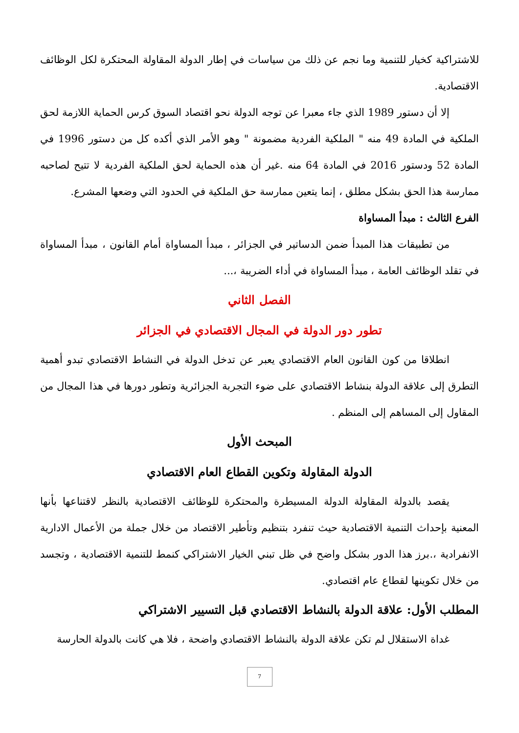للاشتراكية كخيار للتنمية وما نجم عن ذلك من سياسات في إطار الدولة المقاولة المحتكرة لكل الوظائف الاقتصادية.
إلا أن دستور 1989 الذي جاء معبرا عن توجه الدولة نحو اقتصاد السوق كرس الحماية اللازمة لحق الملكية في المادة 49 منه " الملكية الفردية مضمونة " وهو الأمر الذي أكده كل من دستور 1996 في المادة 52 ودستور 2016 في المادة 64 منه .غير أن هذه الحماية لحق الملكية الفردية لا تتيح لصاحبه ممارسة هذا الحق بشكل مطلق ، إنما يتعين ممارسة حق الملكية في الحدود التي وضعها المشرع.
الفرع الثالث : مبدأ المساواة
من تطبيقات هذا المبدأ ضمن الدساتير في الجزائر ، مبدأ المساواة أمام القانون ، مبدأ المساواة في تقلد الوظائف العامة ، مبدأ المساواة في أداء الضريبة ،...
الفصل الثاني
تطور دور الدولة في المجال الاقتصادي في الجزائر
انطلاقا من كون القانون العام الاقتصادي يعبر عن تدخل الدولة في النشاط الاقتصادي تبدو أهمية التطرق إلى علاقة الدولة بنشاط الاقتصادي على ضوء التجربة الجزائرية وتطور دورها في هذا المجال من المقاول إلى المساهم إلى المنظم .
المبحث الأول
الدولة المقاولة وتكوين القطاع العام الاقتصادي
يقصد بالدولة المقاولة الدولة المسيطرة والمحتكرة للوظائف الاقتصادية بالنظر لاقتناعها بأنها المعنية بإحداث التنمية الاقتصادية حيث تنفرد بتنظيم وتأطير الاقتصاد من خلال جملة من الأعمال الادارية الانفرادية ،.برز هذا الدور بشكل واضح في ظل تبني الخيار الاشتراكي كنمط للتنمية الاقتصادية ، وتجسد من خلال تكوينها لقطاع عام اقتصادي.
المطلب الأول: علاقة الدولة بالنشاط الاقتصادي قبل التسيير الاشتراكي
غداة الاستقلال لم تكن علاقة الدولة بالنشاط الاقتصادي واضحة ، فلا هي كانت بالدولة الحارسة
7